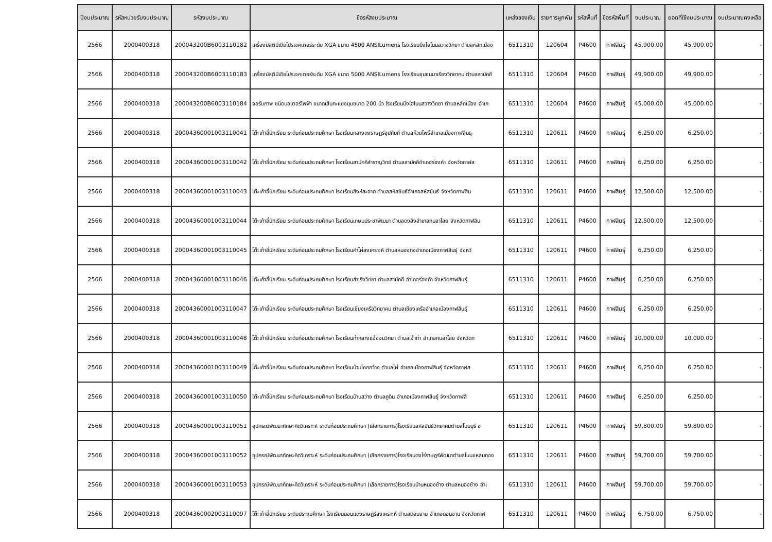| ปีงบประมาณ | รหัสหน่วยรับงบประมาณ | รหัสงบประมาณ | ชื่อรหัสงบประมาณ | แหล่งของเงิน | รายการผูกพัน | รหัสพื้นที่ | ชื่อรหัสพื้นที่ | งบประมาณ | ยอดที่ใช้งบประมาณ | งบประมาณคงเหลือ |
| --- | --- | --- | --- | --- | --- | --- | --- | --- | --- | --- |
| 2566 | 2000400318 | 200043200B6003110182 | เครื่องมัลติมีเดียโปรเจคเตอร์ระดับ XGA ขนาด 4500 ANSILumens โรงเรียนบึงไฮโนนสวางวิทยา ตำบลหลักเมือง | 6511310 | 120604 | P4600 | กาฬสินธุ์ | 45,900.00 | 45,900.00 | - |
| 2566 | 2000400318 | 200043200B6003110183 | เครื่องมัลติมีเดียโปรเจคเตอร์ระดับ XGA ขนาด 5000 ANSILumens โรงเรียนชุมชนนาเรียงวิทยาคม ตำบลสามัคคี | 6511310 | 120604 | P4600 | กาฬสินธุ์ | 49,900.00 | 49,900.00 | - |
| 2566 | 2000400318 | 200043200B6003110184 | จอรับภาพ ชนิดมอเตอร์ไฟฟ้า ขนาดเส้นทะแยงมุมขนาด 200 นิ้ว โรงเรียนบึงไฮโนนสวางวิทยา ตำบลหลักเมือง อำเภ | 6511310 | 120604 | P4600 | กาฬสินธุ์ | 45,000.00 | 45,000.00 | - |
| 2566 | 2000400318 | 20004360001003110041 | โต๊ะเก้าอี้นักเรียน ระดับก่อนประถมศึกษา โรงเรียนกลางดงราษฎร์อุปถัมภ์ ตำบลห้วยโพธิ์อำเภอเมืองกาฬสินธุ | 6511310 | 120611 | P4600 | กาฬสินธุ์ | 6,250.00 | 6,250.00 | - |
| 2566 | 2000400318 | 20004360001003110042 | โต๊ะเก้าอี้นักเรียน ระดับก่อนประถมศึกษา โรงเรียนสามัคคีสำราญวิทย์ ตำบลสามัคคีอำเภอร่องคำ จังหวัดกาฬส | 6511310 | 120611 | P4600 | กาฬสินธุ์ | 6,250.00 | 6,250.00 | - |
| 2566 | 2000400318 | 20004360001003110043 | โต๊ะเก้าอี้นักเรียน ระดับก่อนประถมศึกษา โรงเรียนสิงห์สะอาด ตำบลสหัสขันธ์อำเภอสหัสขันธ์ จังหวัดกาฬสิน | 6511310 | 120611 | P4600 | กาฬสินธุ์ | 12,500.00 | 12,500.00 | - |
| 2566 | 2000400318 | 20004360001003110044 | โต๊ะเก้าอี้นักเรียน ระดับก่อนประถมศึกษา โรงเรียนเกษมประชาพัฒนา ตำบลดงลิงอำเภอกมลาไสย จังหวัดกาฬสิน | 6511310 | 120611 | P4600 | กาฬสินธุ์ | 12,500.00 | 12,500.00 | - |
| 2566 | 2000400318 | 20004360001003110045 | โต๊ะเก้าอี้นักเรียน ระดับก่อนประถมศึกษา โรงเรียนคำไผ่สงเคราะห์ ตำบลหนองกุงอำเภอเมืองกาฬสินธุ์ จังหวั | 6511310 | 120611 | P4600 | กาฬสินธุ์ | 6,250.00 | 6,250.00 | - |
| 2566 | 2000400318 | 20004360001003110046 | โต๊ะเก้าอี้นักเรียน ระดับก่อนประถมศึกษา โรงเรียนสำเริงวิทยา ตำบลสามัคคี อำเภอร่องคำ จังหวัดกาฬสินธุ์ | 6511310 | 120611 | P4600 | กาฬสินธุ์ | 6,250.00 | 6,250.00 | - |
| 2566 | 2000400318 | 20004360001003110047 | โต๊ะเก้าอี้นักเรียน ระดับก่อนประถมศึกษา โรงเรียนเชียงเครือวิทยาคม ตำบลเชียงเครืออำเภอเมืองกาฬสินธุ์ | 6511310 | 120611 | P4600 | กาฬสินธุ์ | 6,250.00 | 6,250.00 | - |
| 2566 | 2000400318 | 20004360001003110048 | โต๊ะเก้าอี้นักเรียน ระดับก่อนประถมศึกษา โรงเรียนท่ากลางแจ้งจมวิทยา ตำบลเจ้าท่า อำเภอกมลาไสย จังหวัดก | 6511310 | 120611 | P4600 | กาฬสินธุ์ | 10,000.00 | 10,000.00 | - |
| 2566 | 2000400318 | 20004360001003110049 | โต๊ะเก้าอี้นักเรียน ระดับก่อนประถมศึกษา โรงเรียนบ้านโคกกว้าง ตำบลไผ่ อำเภอเมืองกาฬสินธุ์ จังหวัดกาฬส | 6511310 | 120611 | P4600 | กาฬสินธุ์ | 6,250.00 | 6,250.00 | - |
| 2566 | 2000400318 | 20004360001003110050 | โต๊ะเก้าอี้นักเรียน ระดับก่อนประถมศึกษา โรงเรียนบ้านสว่าง ตำบลภูดิน อำเภอเมืองกาฬสินธุ์ จังหวัดกาฬสิ | 6511310 | 120611 | P4600 | กาฬสินธุ์ | 6,250.00 | 6,250.00 | - |
| 2566 | 2000400318 | 20004360001003110051 | อุปกรณ์พัฒนาทักษะคิดวิเคราะห์ ระดับก่อนประถมศึกษา (เลือกรายการ)โรงเรียนสหัสขันธ์วิทยาคมตำบลโนนบุรี อ | 6511310 | 120611 | P4600 | กาฬสินธุ์ | 59,800.00 | 59,800.00 | - |
| 2566 | 2000400318 | 20004360001003110052 | อุปกรณ์พัฒนาทักษะคิดวิเคราะห์ ระดับก่อนประถมศึกษา (เลือกรายการ)โรงเรียนดงไร่ราษฎร์พัฒนาตำบลโนนแหลมทอง | 6511310 | 120611 | P4600 | กาฬสินธุ์ | 59,700.00 | 59,700.00 | - |
| 2566 | 2000400318 | 20004360001003110053 | อุปกรณ์พัฒนาทักษะคิดวิเคราะห์ ระดับก่อนประถมศึกษา (เลือกรายการ)โรงเรียนบ้านหนองช้าง ตำบลหนองช้าง อำเ | 6511310 | 120611 | P4600 | กาฬสินธุ์ | 59,700.00 | 59,700.00 | - |
| 2566 | 2000400318 | 20004360002003110097 | โต๊ะเก้าอี้นักเรียน ระดับประถมศึกษา โรงเรียนดอนแดงราษฎร์สงเคราะห์ ตำบลดอนจาน อำเภอดอนจาน จังหวัดกาฬ | 6511310 | 120611 | P4600 | กาฬสินธุ์ | 6,750.00 | 6,750.00 | - |